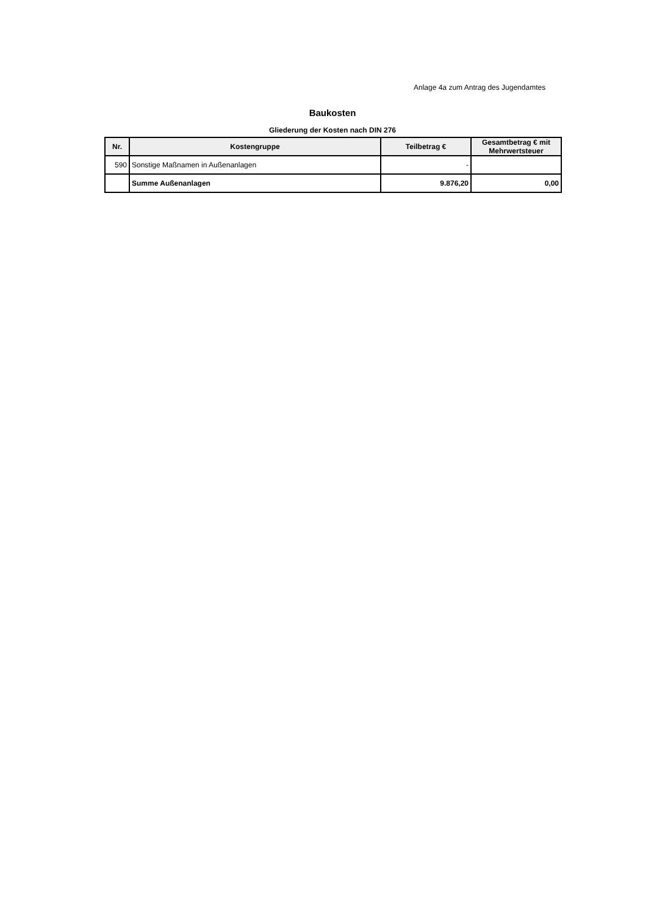Anlage 4a zum Antrag des Jugendamtes
Baukosten
Gliederung der Kosten nach DIN 276
| Nr. | Kostengruppe | Teilbetrag € | Gesamtbetrag € mit Mehrwertsteuer |
| --- | --- | --- | --- |
| 590 | Sonstige Maßnamen in Außenanlagen | - | |
| | Summe Außenanlagen | 9.876,20 | 0,00 |